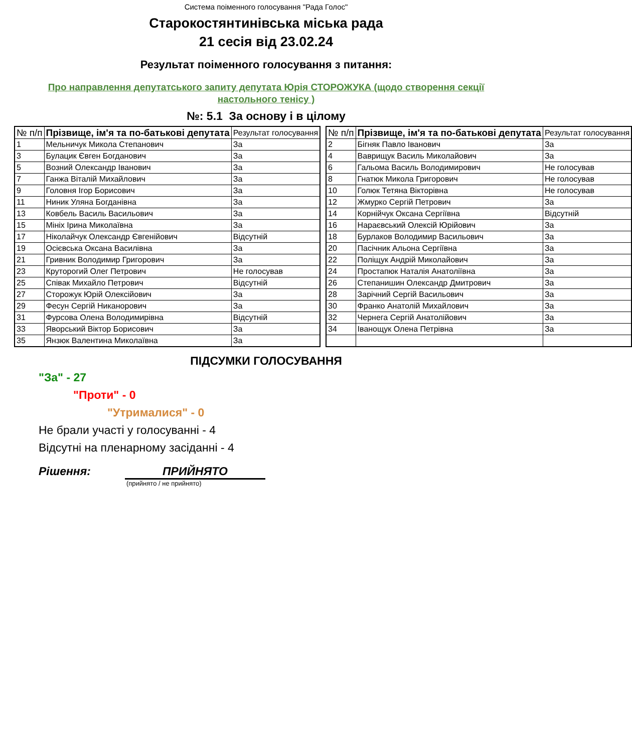Система поіменного голосування "Рада Голос"
Старокостянтинівська міська рада
21 сесія від 23.02.24
Результат поіменного голосування з питання:
Про направлення депутатського запиту депутата Юрія СТОРОЖУКА (щодо створення секції настольного тенісу )
№: 5.1 За основу і в цілому
| № п/п | Прізвище, ім'я та по-батькові депутата | Результат голосування |
| --- | --- | --- |
| 1 | Мельничук Микола Степанович | За |
| 3 | Булацик Євген Богданович | За |
| 5 | Возний Олександр Іванович | За |
| 7 | Ганжа Віталій Михайлович | За |
| 9 | Головня Ігор Борисович | За |
| 11 | Ниник Уляна Богданівна | За |
| 13 | Ковбель Василь Васильович | За |
| 15 | Мініх Ірина Миколаївна | За |
| 17 | Ніколайчук Олександр Євгенійович | Відсутній |
| 19 | Осієвська Оксана Василівна | За |
| 21 | Гривник Володимир Григорович | За |
| 23 | Круторогий Олег Петрович | Не голосував |
| 25 | Співак Михайло Петрович | Відсутній |
| 27 | Сторожук Юрій Олексійович | За |
| 29 | Фесун Сергій Никанорович | За |
| 31 | Фурсова Олена Володимирівна | Відсутній |
| 33 | Яворський Віктор Борисович | За |
| 35 | Янзюк Валентина Миколаївна | За |
| № п/п | Прізвище, ім'я та по-батькові депутата | Результат голосування |
| --- | --- | --- |
| 2 | Бігняк Павло Іванович | За |
| 4 | Ваврищук Василь Миколайович | За |
| 6 | Гальома Василь Володимирович | Не голосував |
| 8 | Гнатюк Микола Григорович | Не голосував |
| 10 | Голюк Тетяна Вікторівна | Не голосував |
| 12 | Жмурко Сергій Петрович | За |
| 14 | Корнійчук Оксана Сергіївна | Відсутній |
| 16 | Нараєвський Олексій Юрійович | За |
| 18 | Бурлаков Володимир Васильович | За |
| 20 | Пасічник Альона Сергіївна | За |
| 22 | Поліщук Андрій Миколайович | За |
| 24 | Простапюк Наталія Анатоліївна | За |
| 26 | Степанишин Олександр Дмитрович | За |
| 28 | Зарічний Сергій Васильович | За |
| 30 | Франко Анатолій Михайлович | За |
| 32 | Чернега Сергій Анатолійович | За |
| 34 | Іванощук Олена Петрівна | За |
ПІДСУМКИ ГОЛОСУВАННЯ
"За" - 27
"Проти" - 0
"Утрималися" - 0
Не брали участі у голосуванні - 4
Відсутні на пленарному засіданні - 4
Рішення: ПРИЙНЯТО
(прийнято / не прийнято)